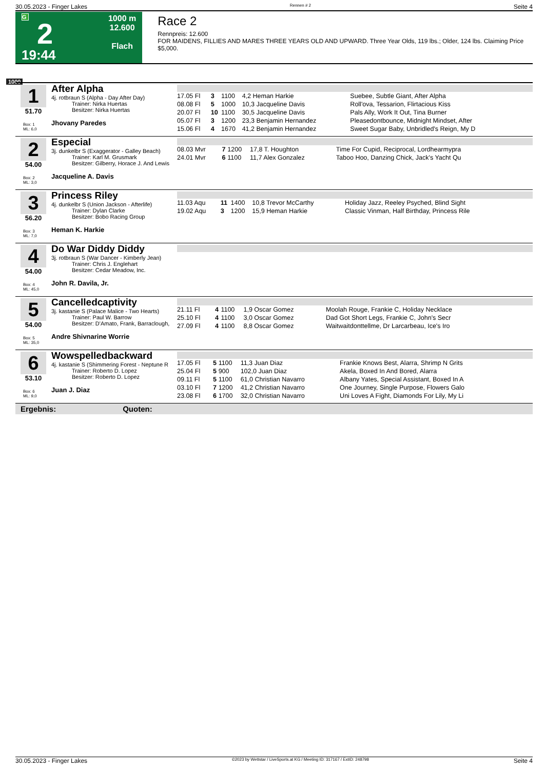30.05.2023 - Finger Lakes Rennen # 2 Seite 4
G
2
19:44
1000 m
12.600
Flach
Race 2
Rennpreis: 12.600
FOR MAIDENS, FILLIES AND MARES THREE YEARS OLD AND UPWARD. Three Year Olds, 119 lbs.; Older, 124 lbs. Claiming Price $5,000.
1000
1
51.70
Box: 1
ML: 6,0
After Alpha
4j. rotbraun S (Alpha - Day After Day)
Trainer: Nirka Huertas
Besitzer: Nirka Huertas
Jhovany Paredes
| 17.05 Fl | 3 | 1100 | 4,2 Heman Harkie | Suebee, Subtle Giant, After Alpha |
| 08.08 Fl | 5 | 1000 | 10,3 Jacqueline Davis | Roll'ova, Tessarion, Flirtacious Kiss |
| 20.07 Fl | 10 | 1100 | 30,5 Jacqueline Davis | Pals Ally, Work It Out, Tina Burner |
| 05.07 Fl | 3 | 1200 | 23,3 Benjamin Hernandez | Pleasedontbounce, Midnight Mindset, After |
| 15.06 Fl | 4 | 1670 | 41,2 Benjamin Hernandez | Sweet Sugar Baby, Unbridled's Reign, My D |
2
54.00
Box: 2
ML: 3,0
Especial
3j. dunkelbr S (Exaggerator - Galley Beach)
Trainer: Karl M. Grusmark
Besitzer: Gilberry, Horace J. And Lewis
Jacqueline A. Davis
| 08.03 Mvr | 7 | 1200 | 17,8 T. Houghton | Time For Cupid, Reciprocal, Lordhearmypra |
| 24.01 Mvr | 6 | 1100 | 11,7 Alex Gonzalez | Taboo Hoo, Danzing Chick, Jack's Yacht Qu |
3
56.20
Box: 3
ML: 7,0
Princess Riley
4j. dunkelbr S (Union Jackson - Afterlife)
Trainer: Dylan Clarke
Besitzer: Bobo Racing Group
Heman K. Harkie
| 11.03 Aqu | 11 | 1400 | 10,8 Trevor McCarthy | Holiday Jazz, Reeley Psyched, Blind Sight |
| 19.02 Aqu | 3 | 1200 | 15,9 Heman Harkie | Classic Vinman, Half Birthday, Princess Rile |
4
54.00
Box: 4
ML: 45,0
Do War Diddy Diddy
3j. rotbraun S (War Dancer - Kimberly Jean)
Trainer: Chris J. Englehart
Besitzer: Cedar Meadow, Inc.
John R. Davila, Jr.
5
54.00
Box: 5
ML: 35,0
Cancelledcaptivity
3j. kastanie S (Palace Malice - Two Hearts)
Trainer: Paul W. Barrow
Besitzer: D'Amato, Frank, Barraclough,
Andre Shivnarine Worrie
| 21.11 Fl | 4 | 1100 | 1,9 Oscar Gomez | Moolah Rouge, Frankie C, Holiday Necklace |
| 25.10 Fl | 4 | 1100 | 3,0 Oscar Gomez | Dad Got Short Legs, Frankie C, John's Secr |
| 27.09 Fl | 4 | 1100 | 8,8 Oscar Gomez | Waitwaitdonttellme, Dr Larcarbeau, Ice's Iro |
6
53.10
Box: 6
ML: 9,0
Wowspelledbackward
4j. kastanie S (Shimmering Forest - Neptune R
Trainer: Roberto D. Lopez
Besitzer: Roberto D. Lopez
Juan J. Diaz
| 17.05 Fl | 5 | 1100 | 11,3 Juan Diaz | Frankie Knows Best, Alarra, Shrimp N Grits |
| 25.04 Fl | 5 | 900 | 102,0 Juan Diaz | Akela, Boxed In And Bored, Alarra |
| 09.11 Fl | 5 | 1100 | 61,0 Christian Navarro | Albany Yates, Special Assistant, Boxed In A |
| 03.10 Fl | 7 | 1200 | 41,2 Christian Navarro | One Journey, Single Purpose, Flowers Galo |
| 23.08 Fl | 6 | 1700 | 32,0 Christian Navarro | Uni Loves A Fight, Diamonds For Lily, My Li |
Ergebnis: Quoten:
30.05.2023 - Finger Lakes ©2023 by Wettstar / LiveSports.at KG / Meeting ID: 317167 / ExtID: 248798 Seite 4